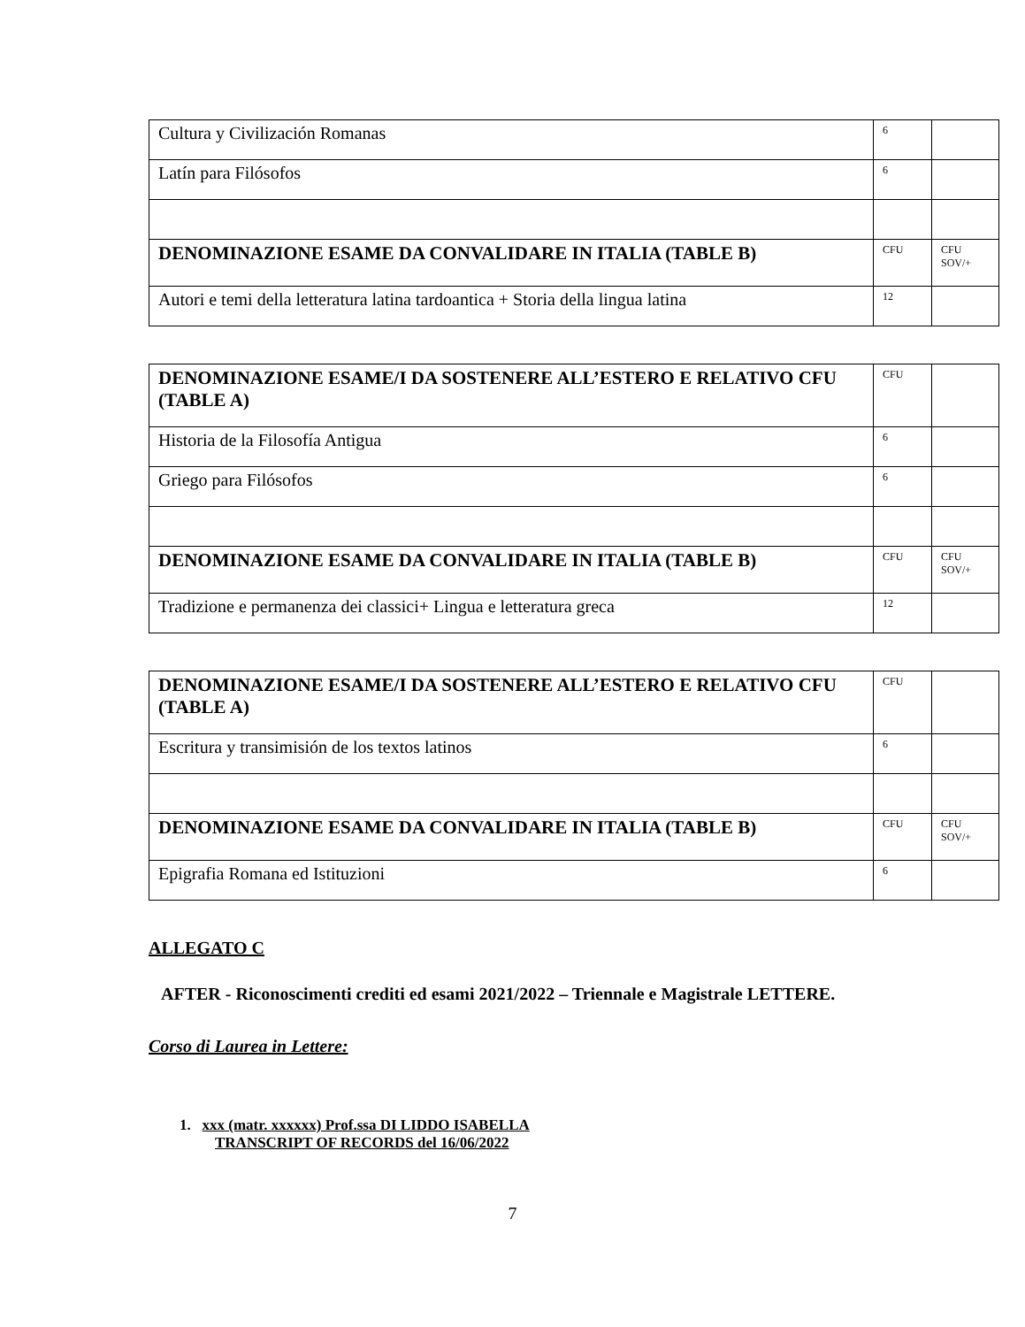| Cultura y Civilización Romanas | 6 | |
| Latín para Filósofos | 6 | |
| DENOMINAZIONE ESAME DA CONVALIDARE IN ITALIA (TABLE B) | CFU | CFU SOV/+ |
| Autori e temi della letteratura latina tardoantica + Storia della lingua latina | 12 | |
| DENOMINAZIONE ESAME/I DA SOSTENERE ALL’ESTERO E RELATIVO CFU (TABLE A) | CFU | |
| Historia de la Filosofía Antigua | 6 | |
| Griego para Filósofos | 6 | |
| DENOMINAZIONE ESAME DA CONVALIDARE IN ITALIA (TABLE B) | CFU | CFU SOV/+ |
| Tradizione e permanenza dei classici+ Lingua e letteratura greca | 12 | |
| DENOMINAZIONE ESAME/I DA SOSTENERE ALL’ESTERO E RELATIVO CFU (TABLE A) | CFU | |
| Escritura y transimisión de los textos latinos | 6 | |
| DENOMINAZIONE ESAME DA CONVALIDARE IN ITALIA (TABLE B) | CFU | CFU SOV/+ |
| Epigrafia Romana ed Istituzioni | 6 | |
ALLEGATO C
AFTER - Riconoscimenti crediti ed esami 2021/2022 – Triennale e Magistrale LETTERE.
Corso di Laurea in Lettere:
1. xxx (matr. xxxxxx) Prof.ssa DI LIDDO ISABELLA
TRANSCRIPT OF RECORDS del 16/06/2022
7